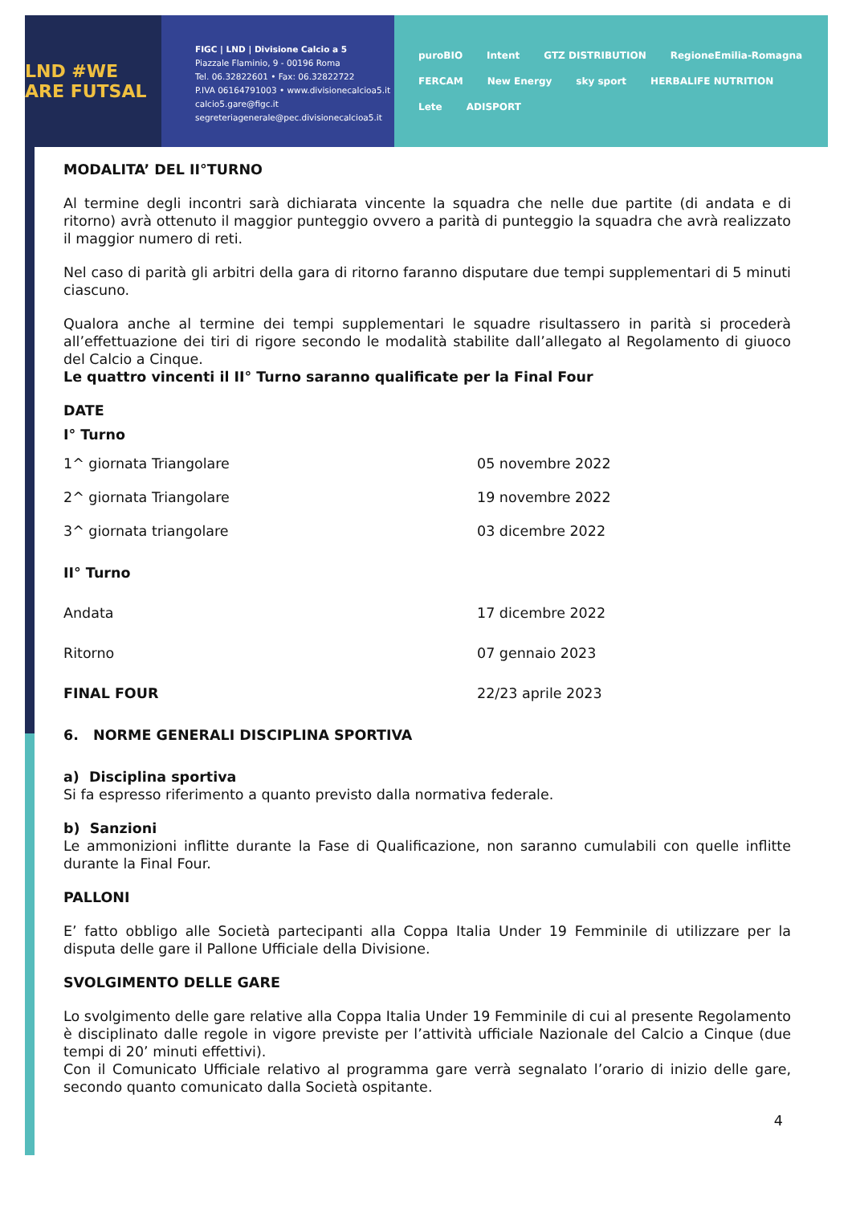LND #WE ARE FUTSAL
FIGC | LND | Divisione Calcio a 5
Piazzale Flaminio, 9 - 00196 Roma
Tel. 06.32822601 • Fax: 06.32822722
P.IVA 06164791003 • www.divisionecalcioa5.it
calcio5.gare@figc.it
segreteriagenerale@pec.divisionecalcioa5.it
puroBIO Intent GTZ DISTRIBUTION RegioneEmilia-Romagna FERCAM New Energy sky sport HERBALIFE NUTRITION Lete ADISPORT
MODALITA’ DEL II°TURNO
Al termine degli incontri sarà dichiarata vincente la squadra che nelle due partite (di andata e di ritorno) avrà ottenuto il maggior punteggio ovvero a parità di punteggio la squadra che avrà realizzato il maggior numero di reti.
Nel caso di parità gli arbitri della gara di ritorno faranno disputare due tempi supplementari di 5 minuti ciascuno.
Qualora anche al termine dei tempi supplementari le squadre risultassero in parità si procederà all’effettuazione dei tiri di rigore secondo le modalità stabilite dall’allegato al Regolamento di giuoco del Calcio a Cinque.
Le quattro vincenti il II° Turno saranno qualificate per la Final Four
DATE
I° Turno
| 1^ giornata Triangolare | 05 novembre 2022 |
| 2^ giornata Triangolare | 19 novembre 2022 |
| 3^ giornata triangolare | 03 dicembre 2022 |
| II° Turno | |
| Andata | 17 dicembre 2022 |
| Ritorno | 07 gennaio 2023 |
| FINAL FOUR | 22/23 aprile 2023 |
6. NORME GENERALI DISCIPLINA SPORTIVA
a) Disciplina sportiva
Si fa espresso riferimento a quanto previsto dalla normativa federale.
b) Sanzioni
Le ammonizioni inflitte durante la Fase di Qualificazione, non saranno cumulabili con quelle inflitte durante la Final Four.
PALLONI
E’ fatto obbligo alle Società partecipanti alla Coppa Italia Under 19 Femminile di utilizzare per la disputa delle gare il Pallone Ufficiale della Divisione.
SVOLGIMENTO DELLE GARE
Lo svolgimento delle gare relative alla Coppa Italia Under 19 Femminile di cui al presente Regolamento è disciplinato dalle regole in vigore previste per l’attività ufficiale Nazionale del Calcio a Cinque (due tempi di 20’ minuti effettivi).
Con il Comunicato Ufficiale relativo al programma gare verrà segnalato l’orario di inizio delle gare, secondo quanto comunicato dalla Società ospitante.
4